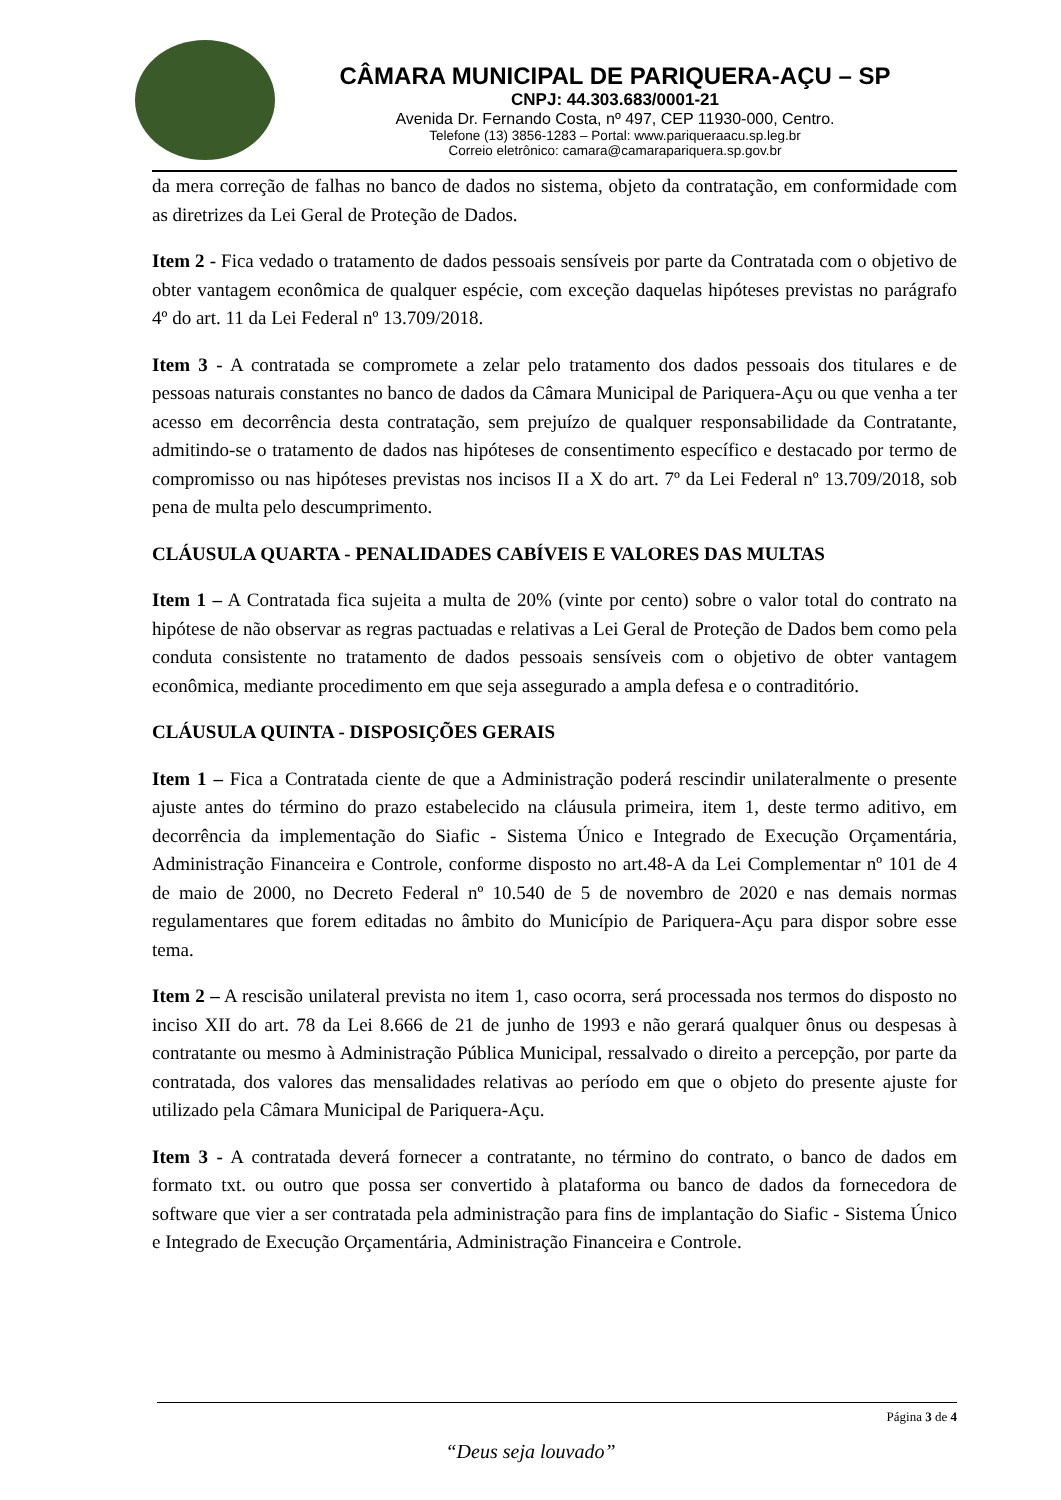CÂMARA MUNICIPAL DE PARIQUERA-AÇU – SP
CNPJ: 44.303.683/0001-21
Avenida Dr. Fernando Costa, nº 497, CEP 11930-000, Centro.
Telefone (13) 3856-1283 – Portal: www.pariqueraacu.sp.leg.br
Correio eletrônico: camara@camarapariquera.sp.gov.br
da mera correção de falhas no banco de dados no sistema, objeto da contratação, em conformidade com as diretrizes da Lei Geral de Proteção de Dados.
Item 2 - Fica vedado o tratamento de dados pessoais sensíveis por parte da Contratada com o objetivo de obter vantagem econômica de qualquer espécie, com exceção daquelas hipóteses previstas no parágrafo 4º do art. 11 da Lei Federal nº 13.709/2018.
Item 3 - A contratada se compromete a zelar pelo tratamento dos dados pessoais dos titulares e de pessoas naturais constantes no banco de dados da Câmara Municipal de Pariquera-Açu ou que venha a ter acesso em decorrência desta contratação, sem prejuízo de qualquer responsabilidade da Contratante, admitindo-se o tratamento de dados nas hipóteses de consentimento específico e destacado por termo de compromisso ou nas hipóteses previstas nos incisos II a X do art. 7º da Lei Federal nº 13.709/2018, sob pena de multa pelo descumprimento.
CLÁUSULA QUARTA - PENALIDADES CABÍVEIS E VALORES DAS MULTAS
Item 1 – A Contratada fica sujeita a multa de 20% (vinte por cento) sobre o valor total do contrato na hipótese de não observar as regras pactuadas e relativas a Lei Geral de Proteção de Dados bem como pela conduta consistente no tratamento de dados pessoais sensíveis com o objetivo de obter vantagem econômica, mediante procedimento em que seja assegurado a ampla defesa e o contraditório.
CLÁUSULA QUINTA - DISPOSIÇÕES GERAIS
Item 1 – Fica a Contratada ciente de que a Administração poderá rescindir unilateralmente o presente ajuste antes do término do prazo estabelecido na cláusula primeira, item 1, deste termo aditivo, em decorrência da implementação do Siafic - Sistema Único e Integrado de Execução Orçamentária, Administração Financeira e Controle, conforme disposto no art.48-A da Lei Complementar nº 101 de 4 de maio de 2000, no Decreto Federal nº 10.540 de 5 de novembro de 2020 e nas demais normas regulamentares que forem editadas no âmbito do Município de Pariquera-Açu para dispor sobre esse tema.
Item 2 – A rescisão unilateral prevista no item 1, caso ocorra, será processada nos termos do disposto no inciso XII do art. 78 da Lei 8.666 de 21 de junho de 1993 e não gerará qualquer ônus ou despesas à contratante ou mesmo à Administração Pública Municipal, ressalvado o direito a percepção, por parte da contratada, dos valores das mensalidades relativas ao período em que o objeto do presente ajuste for utilizado pela Câmara Municipal de Pariquera-Açu.
Item 3 - A contratada deverá fornecer a contratante, no término do contrato, o banco de dados em formato txt. ou outro que possa ser convertido à plataforma ou banco de dados da fornecedora de software que vier a ser contratada pela administração para fins de implantação do Siafic - Sistema Único e Integrado de Execução Orçamentária, Administração Financeira e Controle.
Página 3 de 4
“Deus seja louvado”